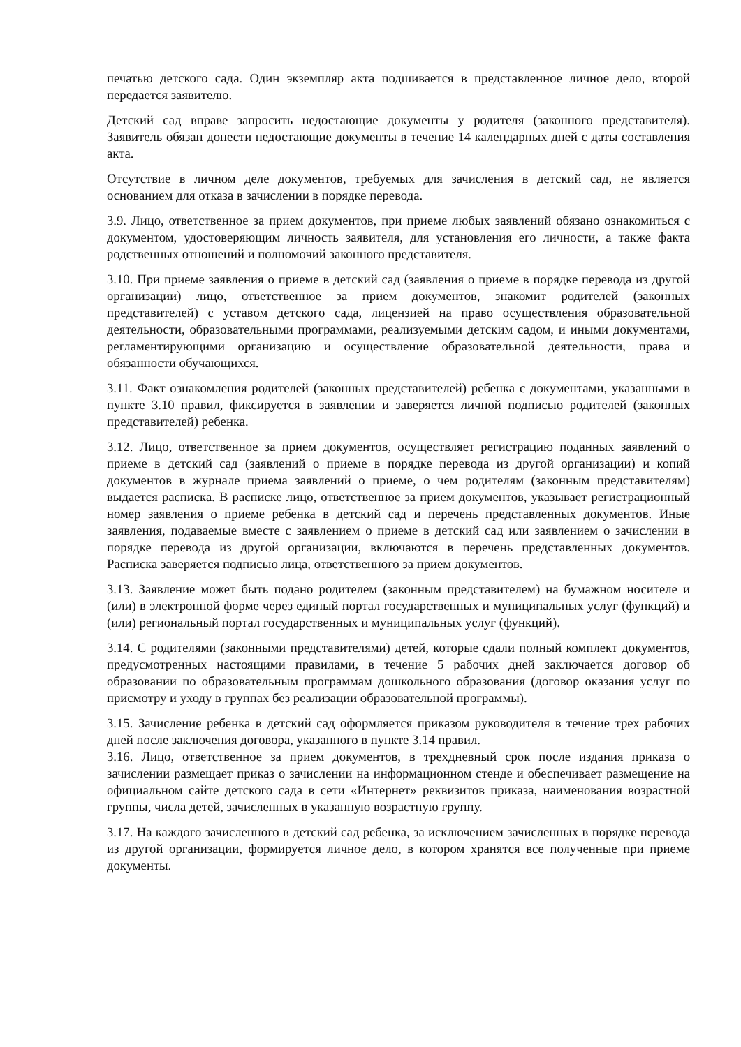печатью детского сада. Один экземпляр акта подшивается в представленное личное дело, второй передается заявителю.
Детский сад вправе запросить недостающие документы у родителя (законного представителя). Заявитель обязан донести недостающие документы в течение 14 календарных дней с даты составления акта.
Отсутствие в личном деле документов, требуемых для зачисления в детский сад, не является основанием для отказа в зачислении в порядке перевода.
3.9. Лицо, ответственное за прием документов, при приеме любых заявлений обязано ознакомиться с документом, удостоверяющим личность заявителя, для установления его личности, а также факта родственных отношений и полномочий законного представителя.
3.10. При приеме заявления о приеме в детский сад (заявления о приеме в порядке перевода из другой организации) лицо, ответственное за прием документов, знакомит родителей (законных представителей) с уставом детского сада, лицензией на право осуществления образовательной деятельности, образовательными программами, реализуемыми детским садом, и иными документами, регламентирующими организацию и осуществление образовательной деятельности, права и обязанности обучающихся.
3.11. Факт ознакомления родителей (законных представителей) ребенка с документами, указанными в пункте 3.10 правил, фиксируется в заявлении и заверяется личной подписью родителей (законных представителей) ребенка.
3.12. Лицо, ответственное за прием документов, осуществляет регистрацию поданных заявлений о приеме в детский сад (заявлений о приеме в порядке перевода из другой организации) и копий документов в журнале приема заявлений о приеме, о чем родителям (законным представителям) выдается расписка. В расписке лицо, ответственное за прием документов, указывает регистрационный номер заявления о приеме ребенка в детский сад и перечень представленных документов. Иные заявления, подаваемые вместе с заявлением о приеме в детский сад или заявлением о зачислении в порядке перевода из другой организации, включаются в перечень представленных документов. Расписка заверяется подписью лица, ответственного за прием документов.
3.13. Заявление может быть подано родителем (законным представителем) на бумажном носителе и (или) в электронной форме через единый портал государственных и муниципальных услуг (функций) и (или) региональный портал государственных и муниципальных услуг (функций).
3.14. С родителями (законными представителями) детей, которые сдали полный комплект документов, предусмотренных настоящими правилами, в течение 5 рабочих дней заключается договор об образовании по образовательным программам дошкольного образования (договор оказания услуг по присмотру и уходу в группах без реализации образовательной программы).
3.15. Зачисление ребенка в детский сад оформляется приказом руководителя в течение трех рабочих дней после заключения договора, указанного в пункте 3.14 правил.
3.16. Лицо, ответственное за прием документов, в трехдневный срок после издания приказа о зачислении размещает приказ о зачислении на информационном стенде и обеспечивает размещение на официальном сайте детского сада в сети «Интернет» реквизитов приказа, наименования возрастной группы, числа детей, зачисленных в указанную возрастную группу.
3.17. На каждого зачисленного в детский сад ребенка, за исключением зачисленных в порядке перевода из другой организации, формируется личное дело, в котором хранятся все полученные при приеме документы.